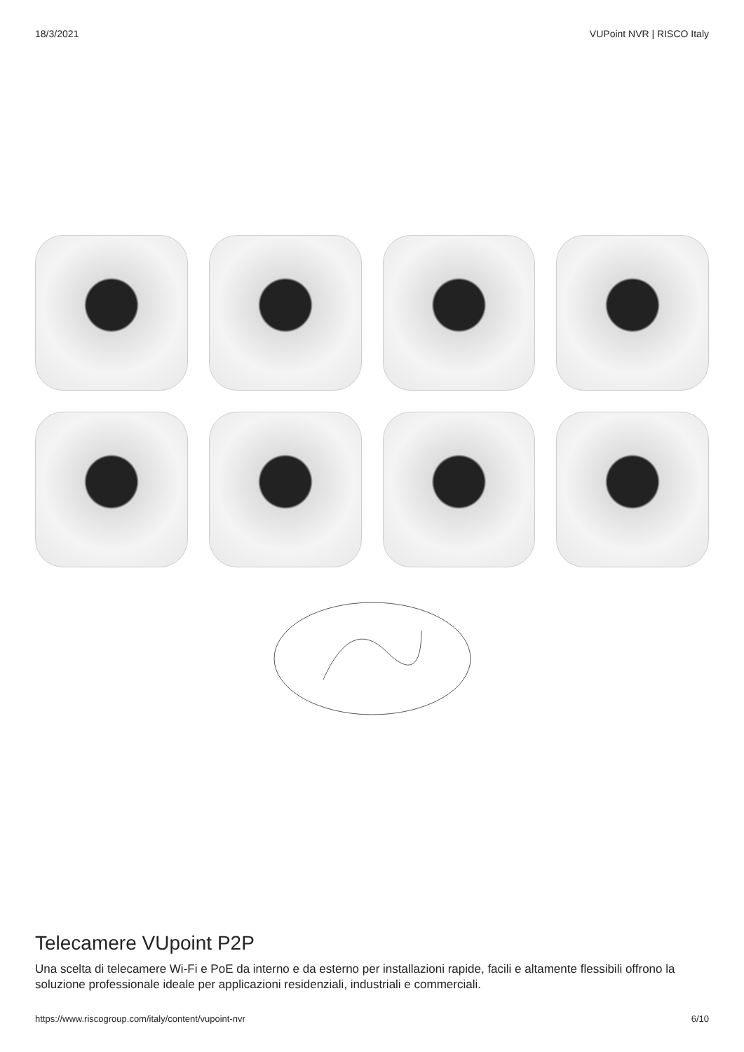18/3/2021 VUPoint NVR | RISCO Italy
Telecamere VUpoint P2P
Una scelta di telecamere Wi-Fi e PoE da interno e da esterno per installazioni rapide, facili e altamente flessibili offrono la soluzione professionale ideale per applicazioni residenziali, industriali e commerciali.
https://www.riscogroup.com/italy/content/vupoint-nvr 6/10